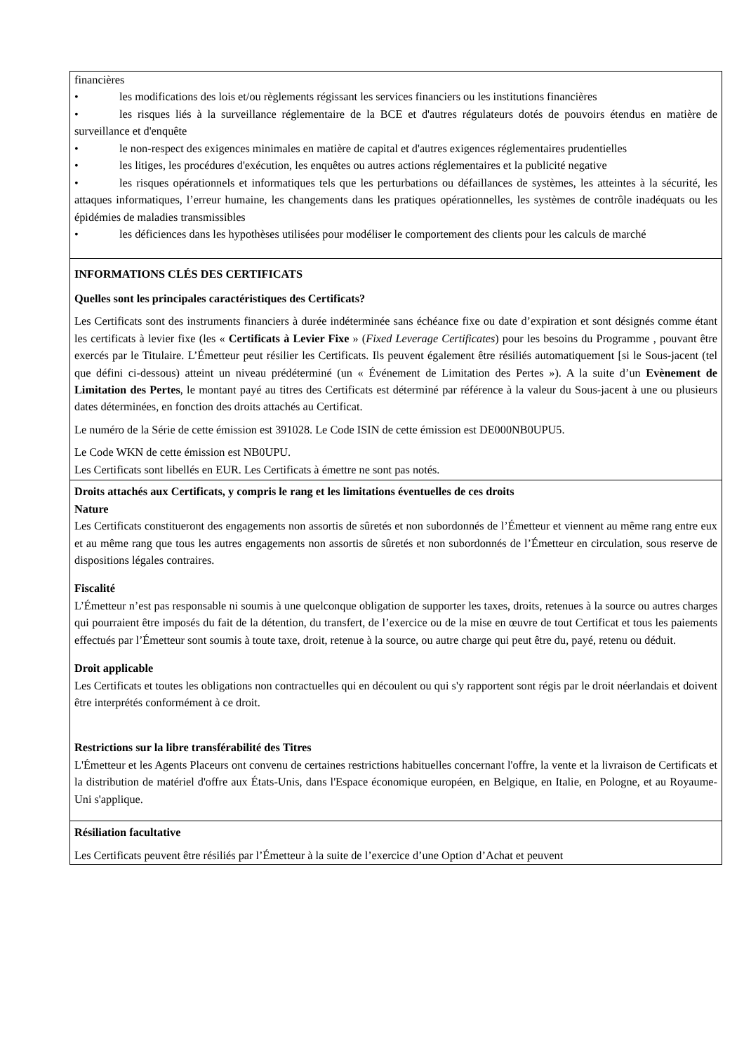financières
• les modifications des lois et/ou règlements régissant les services financiers ou les institutions financières
• les risques liés à la surveillance réglementaire de la BCE et d'autres régulateurs dotés de pouvoirs étendus en matière de surveillance et d'enquête
• le non-respect des exigences minimales en matière de capital et d'autres exigences réglementaires prudentielles
• les litiges, les procédures d'exécution, les enquêtes ou autres actions réglementaires et la publicité negative
• les risques opérationnels et informatiques tels que les perturbations ou défaillances de systèmes, les atteintes à la sécurité, les attaques informatiques, l’erreur humaine, les changements dans les pratiques opérationnelles, les systèmes de contrôle inadéquats ou les épidémies de maladies transmissibles
• les déficiences dans les hypothèses utilisées pour modéliser le comportement des clients pour les calculs de marché
INFORMATIONS CLÉS DES CERTIFICATS
Quelles sont les principales caractéristiques des Certificats?
Les Certificats sont des instruments financiers à durée indéterminée sans échéance fixe ou date d’expiration et sont désignés comme étant les certificats à levier fixe (les « Certificats à Levier Fixe » (Fixed Leverage Certificates) pour les besoins du Programme , pouvant être exercés par le Titulaire. L’Émetteur peut résilier les Certificats. Ils peuvent également être résiliés automatiquement [si le Sous-jacent (tel que défini ci-dessous) atteint un niveau prédéterminé (un « Événement de Limitation des Pertes »). A la suite d’un Evènement de Limitation des Pertes, le montant payé au titres des Certificats est déterminé par référence à la valeur du Sous-jacent à une ou plusieurs dates déterminées, en fonction des droits attachés au Certificat.
Le numéro de la Série de cette émission est 391028. Le Code ISIN de cette émission est DE000NB0UPU5.
Le Code WKN de cette émission est NB0UPU.
Les Certificats sont libellés en EUR. Les Certificats à émettre ne sont pas notés.
Droits attachés aux Certificats, y compris le rang et les limitations éventuelles de ces droits
Nature
Les Certificats constitueront des engagements non assortis de sûretés et non subordonnés de l’Émetteur et viennent au même rang entre eux et au même rang que tous les autres engagements non assortis de sûretés et non subordonnés de l’Émetteur en circulation, sous reserve de dispositions légales contraires.
Fiscalité
L’Émetteur n’est pas responsable ni soumis à une quelconque obligation de supporter les taxes, droits, retenues à la source ou autres charges qui pourraient être imposés du fait de la détention, du transfert, de l’exercice ou de la mise en œuvre de tout Certificat et tous les paiements effectués par l’Émetteur sont soumis à toute taxe, droit, retenue à la source, ou autre charge qui peut être du, payé, retenu ou déduit.
Droit applicable
Les Certificats et toutes les obligations non contractuelles qui en découlent ou qui s'y rapportent sont régis par le droit néerlandais et doivent être interprétés conformément à ce droit.
Restrictions sur la libre transférabilité des Titres
L'Émetteur et les Agents Placeurs ont convenu de certaines restrictions habituelles concernant l'offre, la vente et la livraison de Certificats et la distribution de matériel d'offre aux États-Unis, dans l'Espace économique européen, en Belgique, en Italie, en Pologne, et au Royaume-Uni s'applique.
Résiliation facultative
Les Certificats peuvent être résiliés par l’Émetteur à la suite de l’exercice d’une Option d’Achat et peuvent